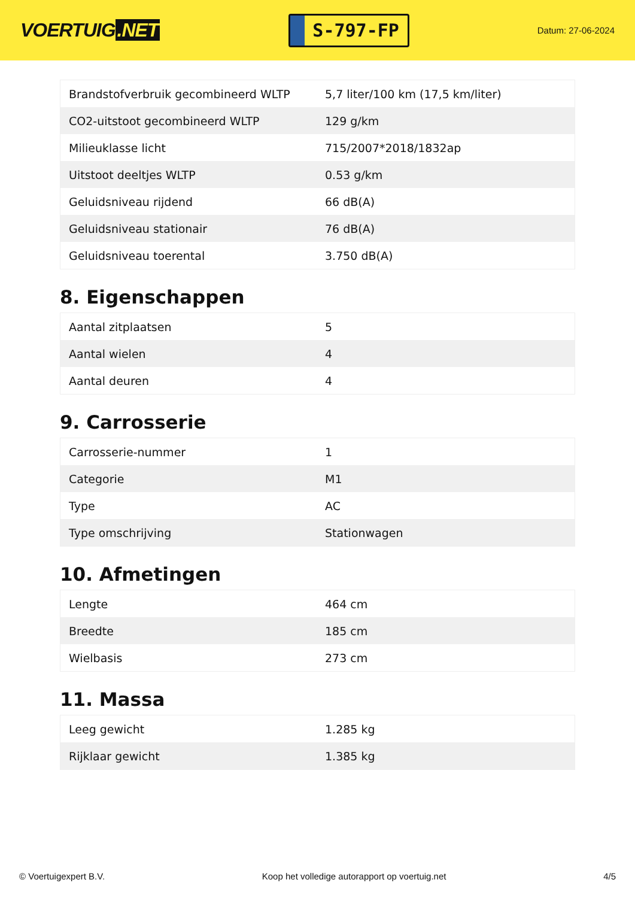VOERTUIG.NET
S-797-FP
Datum: 27-06-2024
| Brandstofverbruik gecombineerd WLTP | 5,7 liter/100 km (17,5 km/liter) |
| CO2-uitstoot gecombineerd WLTP | 129 g/km |
| Milieuklasse licht | 715/2007*2018/1832ap |
| Uitstoot deeltjes WLTP | 0.53 g/km |
| Geluidsniveau rijdend | 66 dB(A) |
| Geluidsniveau stationair | 76 dB(A) |
| Geluidsniveau toerental | 3.750 dB(A) |
8. Eigenschappen
| Aantal zitplaatsen | 5 |
| Aantal wielen | 4 |
| Aantal deuren | 4 |
9. Carrosserie
| Carrosserie-nummer | 1 |
| Categorie | M1 |
| Type | AC |
| Type omschrijving | Stationwagen |
10. Afmetingen
| Lengte | 464 cm |
| Breedte | 185 cm |
| Wielbasis | 273 cm |
11. Massa
| Leeg gewicht | 1.285 kg |
| Rijklaar gewicht | 1.385 kg |
© Voertuigexpert B.V. Koop het volledige autorapport op voertuig.net 4/5